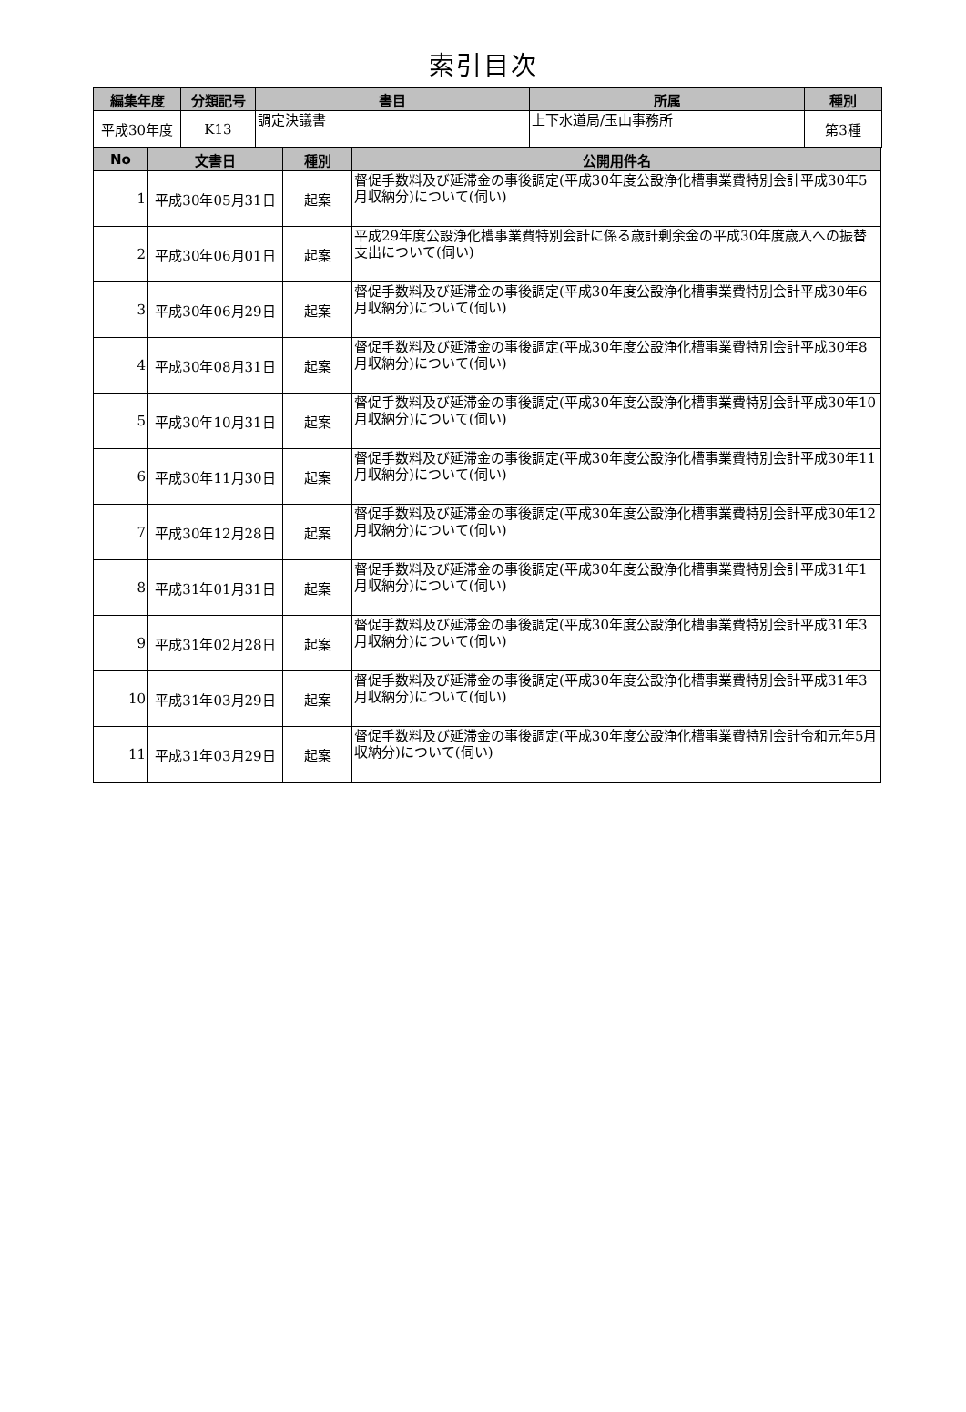索引目次
| 編集年度 | 分類記号 | 書目 | 所属 | 種別 |
| --- | --- | --- | --- | --- |
| 平成30年度 | K13 | 調定決議書 | 上下水道局/玉山事務所 | 第3種 |
| No | 文書日 | 種別 | 公開用件名 |
| --- | --- | --- | --- |
| 1 | 平成30年05月31日 | 起案 | 督促手数料及び延滞金の事後調定(平成30年度公設浄化槽事業費特別会計平成30年5月収納分)について(伺い) |
| 2 | 平成30年06月01日 | 起案 | 平成29年度公設浄化槽事業費特別会計に係る歳計剰余金の平成30年度歳入への振替支出について(伺い) |
| 3 | 平成30年06月29日 | 起案 | 督促手数料及び延滞金の事後調定(平成30年度公設浄化槽事業費特別会計平成30年6月収納分)について(伺い) |
| 4 | 平成30年08月31日 | 起案 | 督促手数料及び延滞金の事後調定(平成30年度公設浄化槽事業費特別会計平成30年8月収納分)について(伺い) |
| 5 | 平成30年10月31日 | 起案 | 督促手数料及び延滞金の事後調定(平成30年度公設浄化槽事業費特別会計平成30年10月収納分)について(伺い) |
| 6 | 平成30年11月30日 | 起案 | 督促手数料及び延滞金の事後調定(平成30年度公設浄化槽事業費特別会計平成30年11月収納分)について(伺い) |
| 7 | 平成30年12月28日 | 起案 | 督促手数料及び延滞金の事後調定(平成30年度公設浄化槽事業費特別会計平成30年12月収納分)について(伺い) |
| 8 | 平成31年01月31日 | 起案 | 督促手数料及び延滞金の事後調定(平成30年度公設浄化槽事業費特別会計平成31年1月収納分)について(伺い) |
| 9 | 平成31年02月28日 | 起案 | 督促手数料及び延滞金の事後調定(平成30年度公設浄化槽事業費特別会計平成31年3月収納分)について(伺い) |
| 10 | 平成31年03月29日 | 起案 | 督促手数料及び延滞金の事後調定(平成30年度公設浄化槽事業費特別会計平成31年3月収納分)について(伺い) |
| 11 | 平成31年03月29日 | 起案 | 督促手数料及び延滞金の事後調定(平成30年度公設浄化槽事業費特別会計令和元年5月収納分)について(伺い) |